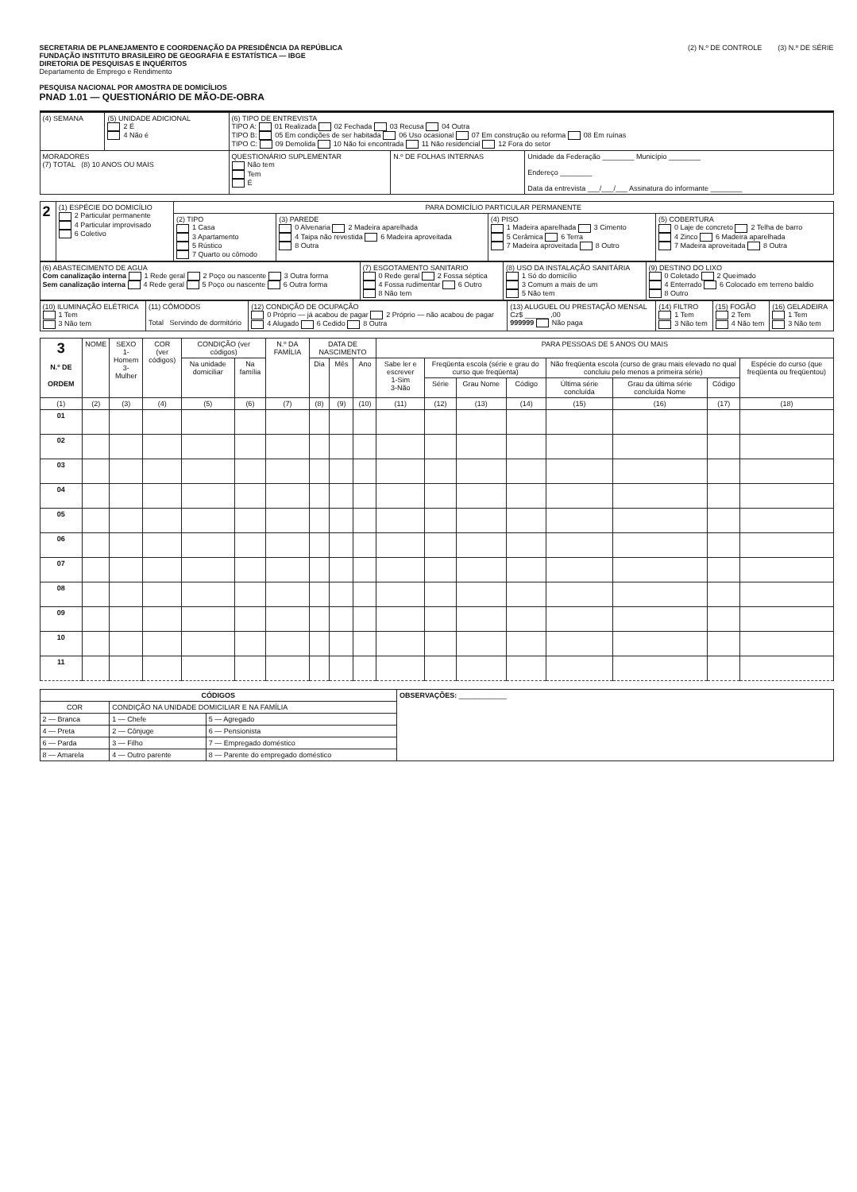SECRETARIA DE PLANEJAMENTO E COORDENAÇÃO DA PRESIDÊNCIA DA REPÚBLICA
FUNDAÇÃO INSTITUTO BRASILEIRO DE GEOGRAFIA E ESTATÍSTICA — IBGE
DIRETORIA DE PESQUISAS E INQUÉRITOS
Departamento de Emprego e Rendimento
PESQUISA NACIONAL POR AMOSTRA DE DOMICÍLIOS
PNAD 1.01 — QUESTIONÁRIO DE MÃO-DE-OBRA
(2) N.º DE CONTROLE
(3) N.º DE SÉRIE
| (4) SEMANA | (5) UNIDADE ADICIONAL 2 É 4 Não é | (6) TIPO DE ENTREVISTA TIPO A: 01 Realizada 02 Fechada 03 Recusa 04 Outra TIPO B: 05 Em condições de ser habitada 06 Uso ocasional 07 Em construção ou reforma 08 Em ruínas TIPO C: 09 Demolida 10 Não foi encontrada 11 Não residencial 12 Fora do setor | | |
| MORADORES (7) TOTAL (8) 10 ANOS OU MAIS | | QUESTIONÁRIO SUPLEMENTAR Não tem Tem É | N.º DE FOLHAS INTERNAS | Unidade da Federação ________ Município ________ Endereço ________ Data da entrevista ___/___/___ Assinatura do informante ________ |
| 2 | (1) ESPÉCIE DO DOMICÍLIO 2 Particular permanente 4 Particular improvisado 6 Coletivo | PARA DOMICÍLIO PARTICULAR PERMANENTE | | | |
| | | (2) TIPO 1 Casa 3 Apartamento 5 Rústico 7 Quarto ou cômodo | (3) PAREDE 0 Alvenaria 2 Madeira aparelhada 4 Taipa não revestida 6 Madeira aproveitada 8 Outra | (4) PISO 1 Madeira aparelhada 3 Cimento 5 Cerâmica 6 Terra 7 Madeira aproveitada 8 Outro | (5) COBERTURA 0 Laje de concreto 2 Telha de barro 4 Zinco 6 Madeira aparelhada 7 Madeira aproveitada 8 Outra |
| (6) ABASTECIMENTO DE AGUA Com canalização interna 1 Rede geral 2 Poço ou nascente 3 Outra forma Sem canalização interna 4 Rede geral 5 Poço ou nascente 6 Outra forma | (7) ESGOTAMENTO SANITARIO 0 Rede geral 2 Fossa séptica 4 Fossa rudimentar 6 Outro 8 Não tem | (8) USO DA INSTALAÇÃO SANITÁRIA 1 Só do domicílio 3 Comum a mais de um 5 Não tem | (9) DESTINO DO LIXO 0 Coletado 2 Queimado 4 Enterrado 6 Colocado em terreno baldio 8 Outro |
| (10) ILUMINAÇÃO ELÉTRICA 1 Tem 3 Não tem | (11) CÔMODOS Total Servindo de dormitório | (12) CONDIÇÃO DE OCUPAÇÃO 0 Próprio — já acabou de pagar 2 Próprio — não acabou de pagar 4 Alugado 6 Cedido 8 Outra | (13) ALUGUEL OU PRESTAÇÃO MENSAL Cz$ ______ ,00 999999 Não paga | (14) FILTRO 1 Tem 3 Não tem | (15) FOGÃO 2 Tem 4 Não tem | (16) GELADEIRA 1 Tem 3 Não tem |
| 3 N.º DE ORDEM | NOME | SEXO 1-Homem 3-Mulher | COR (ver códigos) | CONDIÇÃO (ver códigos) | | N.º DA FAMÍLIA | DATA DE NASCIMENTO | | | PARA PESSOAS DE 5 ANOS OU MAIS | | | | | | | |
| --- | --- | --- | --- | --- | --- | --- | --- | --- | --- | --- | --- | --- | --- | --- | --- | --- | --- |
| | | | | Na unidade domiciliar | Na família | | Dia | Mês | Ano | Sabe ler e escrever 1-Sim 3-Não | Freqüenta escola (série e grau do curso que freqüenta) | | | Não freqüenta escola (curso de grau mais elevado no qual concluiu pelo menos a primeira série) | | | Espécie do curso (que freqüenta ou freqüentou) |
| | | | | | | | | | | | Série | Grau Nome | Código | Última série concluída | Grau da última série concluída Nome | Código | |
| (1) | (2) | (3) | (4) | (5) | (6) | (7) | (8) | (9) | (10) | (11) | (12) | (13) | (14) | (15) | (16) | (17) | (18) |
| 01 | | | | | | | | | | | | | | | | | |
| 02 | | | | | | | | | | | | | | | | | |
| 03 | | | | | | | | | | | | | | | | | |
| 04 | | | | | | | | | | | | | | | | | |
| 05 | | | | | | | | | | | | | | | | | |
| 06 | | | | | | | | | | | | | | | | | |
| 07 | | | | | | | | | | | | | | | | | |
| 08 | | | | | | | | | | | | | | | | | |
| 09 | | | | | | | | | | | | | | | | | |
| 10 | | | | | | | | | | | | | | | | | |
| 11 | | | | | | | | | | | | | | | | | |
| CÓDIGOS | | | OBSERVAÇÕES: ____________ |
| COR | CONDIÇÃO NA UNIDADE DOMICILIAR E NA FAMÍLIA | | |
| 2 — Branca | 1 — Chefe | 5 — Agregado | |
| 4 — Preta | 2 — Cônjuge | 6 — Pensionista | |
| 6 — Parda | 3 — Filho | 7 — Empregado doméstico | |
| 8 — Amarela | 4 — Outro parente | 8 — Parente do empregado doméstico | |